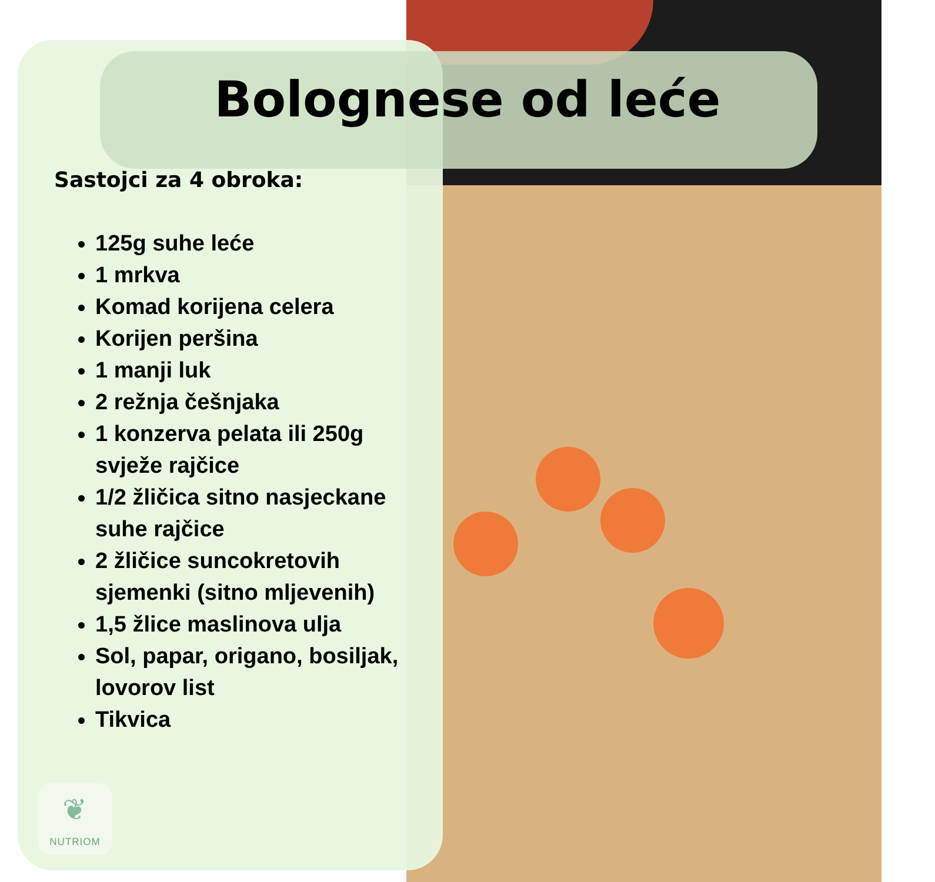Bolognese od leće
Sastojci za 4 obroka:
125g suhe leće
1 mrkva
Komad korijena celera
Korijen peršina
1 manji luk
2 režnja češnjaka
1 konzerva pelata ili 250g svježe rajčice
1/2 žličica sitno nasjeckane suhe rajčice
2 žličice suncokretovih sjemenki (sitno mljevenih)
1,5 žlice maslinova ulja
Sol, papar, origano, bosiljak, lovorov list
Tikvica
❦
NUTRIOM